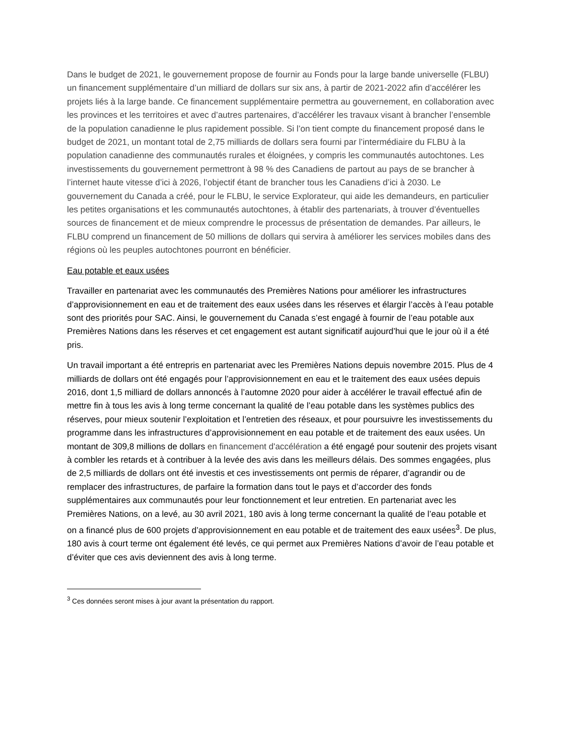Dans le budget de 2021, le gouvernement propose de fournir au Fonds pour la large bande universelle (FLBU) un financement supplémentaire d’un milliard de dollars sur six ans, à partir de 2021-2022 afin d’accélérer les projets liés à la large bande. Ce financement supplémentaire permettra au gouvernement, en collaboration avec les provinces et les territoires et avec d’autres partenaires, d’accélérer les travaux visant à brancher l’ensemble de la population canadienne le plus rapidement possible. Si l’on tient compte du financement proposé dans le budget de 2021, un montant total de 2,75 milliards de dollars sera fourni par l’intermédiaire du FLBU à la population canadienne des communautés rurales et éloignées, y compris les communautés autochtones. Les investissements du gouvernement permettront à 98 % des Canadiens de partout au pays de se brancher à l’internet haute vitesse d’ici à 2026, l’objectif étant de brancher tous les Canadiens d’ici à 2030. Le gouvernement du Canada a créé, pour le FLBU, le service Explorateur, qui aide les demandeurs, en particulier les petites organisations et les communautés autochtones, à établir des partenariats, à trouver d’éventuelles sources de financement et de mieux comprendre le processus de présentation de demandes. Par ailleurs, le FLBU comprend un financement de 50 millions de dollars qui servira à améliorer les services mobiles dans des régions où les peuples autochtones pourront en bénéficier.
Eau potable et eaux usées
Travailler en partenariat avec les communautés des Premières Nations pour améliorer les infrastructures d’approvisionnement en eau et de traitement des eaux usées dans les réserves et élargir l’accès à l’eau potable sont des priorités pour SAC. Ainsi, le gouvernement du Canada s’est engagé à fournir de l’eau potable aux Premières Nations dans les réserves et cet engagement est autant significatif aujourd’hui que le jour où il a été pris.
Un travail important a été entrepris en partenariat avec les Premières Nations depuis novembre 2015. Plus de 4 milliards de dollars ont été engagés pour l’approvisionnement en eau et le traitement des eaux usées depuis 2016, dont 1,5 milliard de dollars annoncés à l’automne 2020 pour aider à accélérer le travail effectué afin de mettre fin à tous les avis à long terme concernant la qualité de l’eau potable dans les systèmes publics des réserves, pour mieux soutenir l’exploitation et l’entretien des réseaux, et pour poursuivre les investissements du programme dans les infrastructures d’approvisionnement en eau potable et de traitement des eaux usées. Un montant de 309,8 millions de dollars en financement d'accélération a été engagé pour soutenir des projets visant à combler les retards et à contribuer à la levée des avis dans les meilleurs délais. Des sommes engagées, plus de 2,5 milliards de dollars ont été investis et ces investissements ont permis de réparer, d’agrandir ou de remplacer des infrastructures, de parfaire la formation dans tout le pays et d’accorder des fonds supplémentaires aux communautés pour leur fonctionnement et leur entretien. En partenariat avec les Premières Nations, on a levé, au 30 avril 2021, 180 avis à long terme concernant la qualité de l’eau potable et on a financé plus de 600 projets d’approvisionnement en eau potable et de traitement des eaux usées<sup>3</sup>. De plus, 180 avis à court terme ont également été levés, ce qui permet aux Premières Nations d’avoir de l’eau potable et d’éviter que ces avis deviennent des avis à long terme.
<sup>3</sup> Ces données seront mises à jour avant la présentation du rapport.